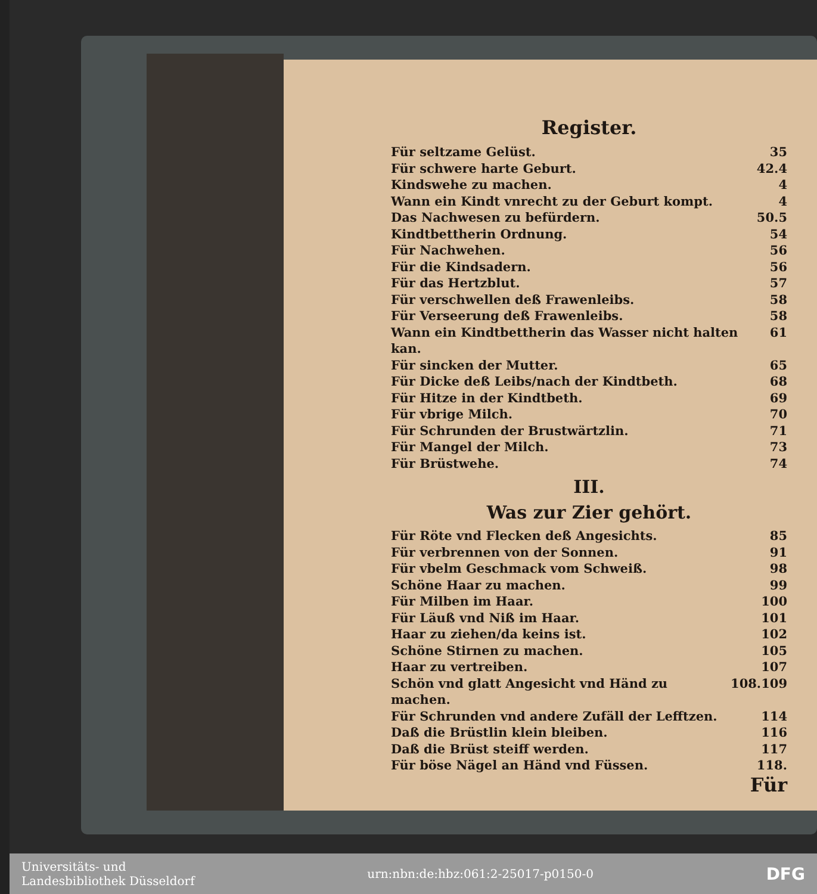Register.
Für seltzame Gelüst. 35
Für schwere harte Geburt. 42.4
Kindswehe zu machen. 4
Wann ein Kindt vnrecht zu der Geburt kompt. 4
Das Nachwesen zu befürdern. 50.5
Kindtbettherin Ordnung. 54
Für Nachwehen. 56
Für die Kindsadern. 56
Für das Hertzblut. 57
Für verschwellen deß Frawenleibs. 58
Für Verseerung deß Frawenleibs. 58
Wann ein Kindtbettherin das Wasser nicht halten kan. 61
Für sincken der Mutter. 65
Für Dicke deß Leibs/nach der Kindtbeth. 68
Für Hitze in der Kindtbeth. 69
Für vbrige Milch. 70
Für Schrunden der Brustwärtzlin. 71
Für Mangel der Milch. 73
Für Brüstwehe. 74
III.
Was zur Zier gehört.
Für Röte vnd Flecken deß Angesichts. 85
Für verbrennen von der Sonnen. 91
Für vbelm Geschmack vom Schweiß. 98
Schöne Haar zu machen. 99
Für Milben im Haar. 100
Für Läuß vnd Niß im Haar. 101
Haar zu ziehen/da keins ist. 102
Schöne Stirnen zu machen. 105
Haar zu vertreiben. 107
Schön vnd glatt Angesicht vnd Händ zu machen. 108.109
Für Schrunden vnd andere Zufäll der Lefftzen. 114
Daß die Brüstlin klein bleiben. 116
Daß die Brüst steiff werden. 117
Für böse Nägel an Händ vnd Füssen. 118.
Für
Universitäts- und
Landesbibliothek Düsseldorf
urn:nbn:de:hbz:061:2-25017-p0150-0
DFG